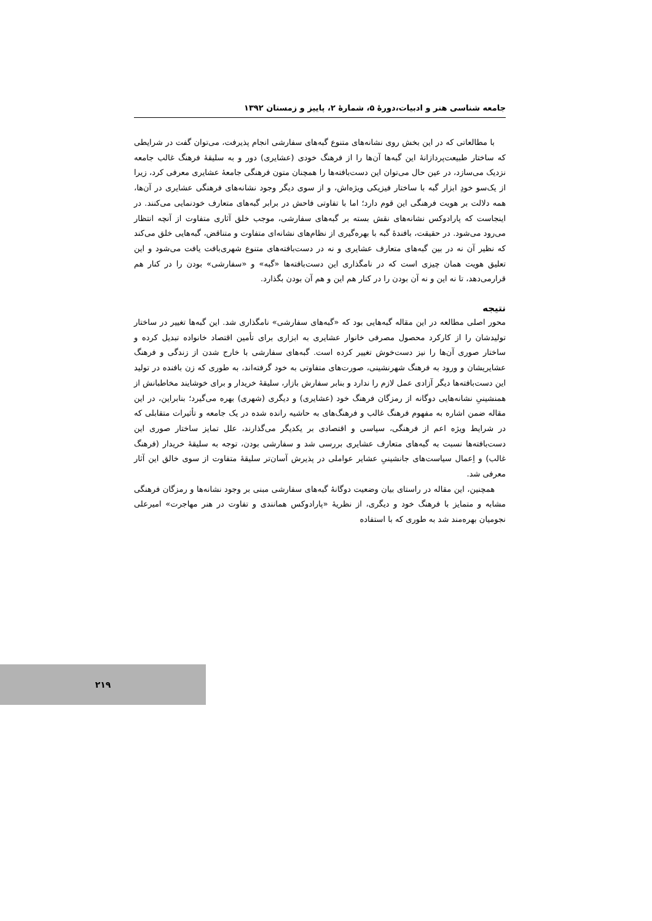جامعه شناسی هنر و ادبیات،دورهٔ ۵، شمارهٔ ۲، پاییز و زمستان ۱۳۹۲
با مطالعاتی که در این بخش روی نشانه‌های متنوع گبه‌های سفارشی انجام پذیرفت، می‌توان گفت در شرایطی که ساختار طبیعت‌پردازانهٔ این گبه‌ها آن‌ها را از فرهنگ خودی (عشایری) دور و به سلیقهٔ فرهنگ غالب جامعه نزدیک می‌سازد، در عین حال می‌توان این دست‌بافته‌ها را همچنان متون فرهنگی جامعهٔ عشایری معرفی کرد، زیرا از یک‌سو خودِ ابزار گبه با ساختار فیزیکی ویژه‌اش، و از سوی دیگر وجود نشانه‌های فرهنگی عشایری در آن‌ها، همه دلالت بر هویت فرهنگی این قوم دارد؛ اما با تفاوتی فاحش در برابر گبه‌های متعارف خودنمایی می‌کنند. در اینجاست که پارادوکس نشانه‌های نقش بسته بر گبه‌های سفارشی، موجب خلق آثاری متفاوت از آنچه انتظار می‌رود می‌شود. در حقیقت، بافندهٔ گبه با بهره‌گیری از نظام‌های نشانه‌ای متفاوت و متناقض، گبه‌هایی خلق می‌کند که نظیر آن نه در بین گبه‌های متعارف عشایری و نه در دست‌بافته‌های متنوع شهری‌بافت یافت می‌شود و این تعلیق هویت همان چیزی است که در نامگذاری این دست‌بافته‌ها «گبه» و «سفارشی» بودن را در کنار هم قرارمی‌دهد، تا نه این و نه آن بودن را در کنار هم این و هم آن بودن بگذارد.
نتیجه
محور اصلی مطالعه در این مقاله گبه‌هایی بود که «گبه‌های سفارشی» نامگذاری شد. این گبه‌ها تغییر در ساختار تولیدشان را از کارکرد محصول مصرفی خانوار عشایری به ابزاری برای تأمین اقتصاد خانواده تبدیل کرده و ساختار صوری آن‌ها را نیز دست‌خوش تغییر کرده است. گبه‌های سفارشی با خارج شدن از زندگی و فرهنگ عشایریشان و ورود به فرهنگ شهرنشینی، صورت‌های متفاوتی به خود گرفته‌اند، به طوری که زن بافنده در تولید این دست‌بافته‌ها دیگر آزادی عمل لازم را ندارد و بنابر سفارش بازار، سلیقهٔ خریدار و برای خوشایند مخاطبانش از همنشینیِ نشانه‌هایی دوگانه از رمزگان فرهنگ خود (عشایری) و دیگری (شهری) بهره می‌گیرد؛ بنابراین، در این مقاله ضمن اشاره به مفهوم فرهنگ غالب و فرهنگ‌های به حاشیه رانده شده در یک جامعه و تأثیرات متقابلی که در شرایط ویژه اعم از فرهنگی، سیاسی و اقتصادی بر یکدیگر می‌گذارند، علل تمایز ساختار صوری این دست‌بافته‌ها نسبت به گبه‌های متعارف عشایری بررسی شد و سفارشی بودن، توجه به سلیقهٔ خریدار (فرهنگ غالب) و اِعمال سیاست‌های جانشینیِ عشایر عواملی در پذیرش آسان‌تر سلیقهٔ متفاوت از سوی خالق این آثار معرفی شد.
همچنین، این مقاله در راستای بیان وضعیت دوگانهٔ گبه‌های سفارشی مبنی بر وجود نشانه‌ها و رمزگان فرهنگی مشابه و متمایز با فرهنگ خود و دیگری، از نظریهٔ «پارادوکس همانندی و تفاوت در هنر مهاجرت» امیرعلی نجومیان بهره‌مند شد به طوری که با استفاده
۲۱۹